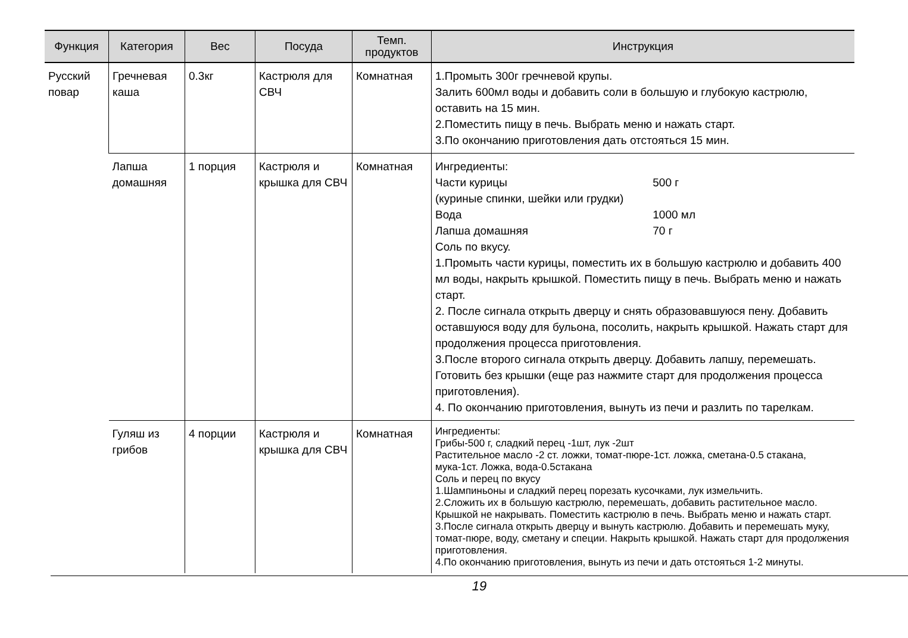| Функция | Категория | Вес | Посуда | Темп. продуктов | Инструкция |
| --- | --- | --- | --- | --- | --- |
| Русский повар | Гречневая каша | 0.3кг | Кастрюля для СВЧ | Комнатная | 1.Промыть 300г гречневой крупы. Залить 600мл воды и добавить соли в большую и глубокую кастрюлю, оставить на 15 мин. 2.Поместить пищу в печь. Выбрать меню и нажать старт. 3.По окончанию приготовления дать отстояться 15 мин. |
| | Лапша домашняя | 1 порция | Кастрюля и крышка для СВЧ | Комнатная | Ингредиенты: Части курицы 500 г (куриные спинки, шейки или грудки) Вода 1000 мл Лапша домашняя 70 г Соль по вкусу. 1.Промыть части курицы, поместить их в большую кастрюлю и добавить 400 мл воды, накрыть крышкой. Поместить пищу в печь. Выбрать меню и нажать старт. 2. После сигнала открыть дверцу и снять образовавшуюся пену. Добавить оставшуюся воду для бульона, посолить, накрыть крышкой. Нажать старт для продолжения процесса приготовления. 3.После второго сигнала открыть дверцу. Добавить лапшу, перемешать. Готовить без крышки (еще раз нажмите старт для продолжения процесса приготовления). 4. По окончанию приготовления, вынуть из печи и разлить по тарелкам. |
| | Гуляш из грибов | 4 порции | Кастрюля и крышка для СВЧ | Комнатная | Ингредиенты: Грибы-500 г, сладкий перец -1шт, лук -2шт Растительное масло -2 ст. ложки, томат-пюре-1ст. ложка, сметана-0.5 стакана, мука-1ст. Ложка, вода-0.5стакана Соль и перец по вкусу 1.Шампиньоны и сладкий перец порезать кусочками, лук измельчить. 2.Сложить их в большую кастрюлю, перемешать, добавить растительное масло. Крышкой не накрывать. Поместить кастрюлю в печь. Выбрать меню и нажать старт. 3.После сигнала открыть дверцу и вынуть кастрюлю. Добавить и перемешать муку, томат-пюре, воду, сметану и специи. Накрыть крышкой. Нажать старт для продолжения приготовления. 4.По окончанию приготовления, вынуть из печи и дать отстояться 1-2 минуты. |
19